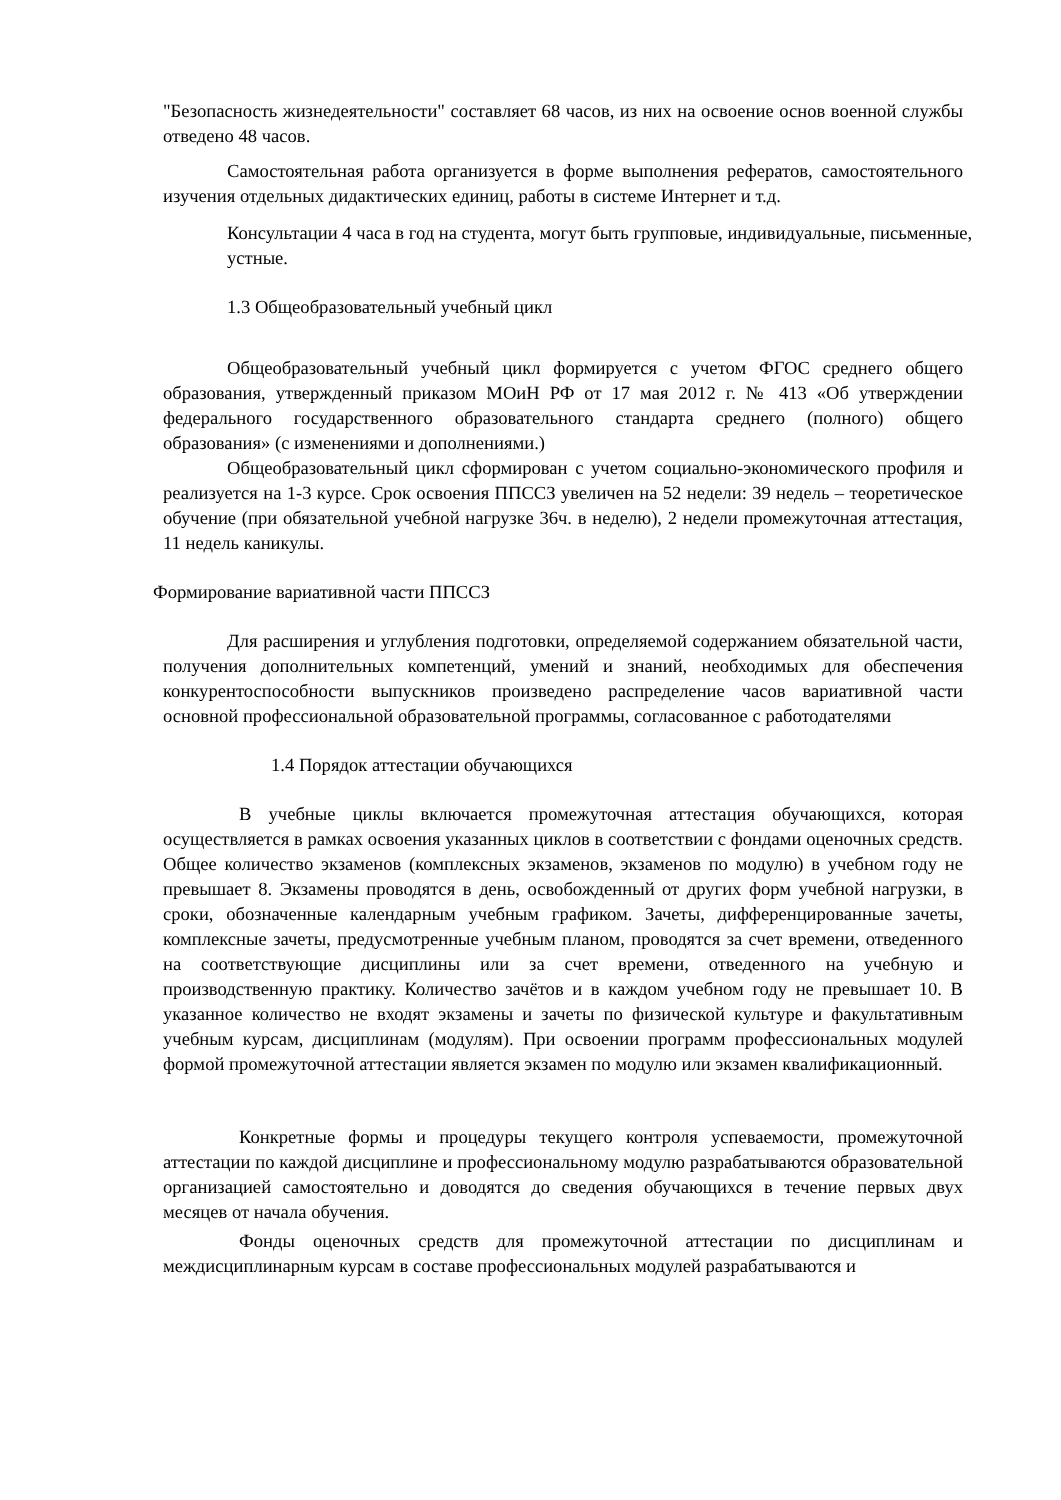"Безопасность жизнедеятельности" составляет 68 часов, из них на освоение основ военной службы отведено 48 часов.
Самостоятельная работа организуется в форме выполнения рефератов, самостоятельного изучения отдельных дидактических единиц, работы в системе Интернет и т.д.
Консультации 4 часа в год на студента, могут быть групповые, индивидуальные, письменные, устные.
1.3 Общеобразовательный учебный цикл
Общеобразовательный учебный цикл формируется с учетом ФГОС среднего общего образования, утвержденный приказом МОиН РФ от 17 мая 2012 г. № 413 «Об утверждении федерального государственного образовательного стандарта среднего (полного) общего образования» (с изменениями и дополнениями.)
Общеобразовательный цикл сформирован с учетом социально-экономического профиля и реализуется на 1-3 курсе. Срок освоения ППССЗ увеличен на 52 недели: 39 недель – теоретическое обучение (при обязательной учебной нагрузке 36ч. в неделю), 2 недели промежуточная аттестация, 11 недель каникулы.
Формирование вариативной части ППССЗ
Для расширения и углубления подготовки, определяемой содержанием обязательной части, получения дополнительных компетенций, умений и знаний, необходимых для обеспечения конкурентоспособности выпускников произведено распределение часов вариативной части основной профессиональной образовательной программы, согласованное с работодателями
1.4 Порядок аттестации обучающихся
В учебные циклы включается промежуточная аттестация обучающихся, которая осуществляется в рамках освоения указанных циклов в соответствии с фондами оценочных средств. Общее количество экзаменов (комплексных экзаменов, экзаменов по модулю) в учебном году не превышает 8. Экзамены проводятся в день, освобожденный от других форм учебной нагрузки, в сроки, обозначенные календарным учебным графиком. Зачеты, дифференцированные зачеты, комплексные зачеты, предусмотренные учебным планом, проводятся за счет времени, отведенного на соответствующие дисциплины или за счет времени, отведенного на учебную и производственную практику. Количество зачётов и в каждом учебном году не превышает 10. В указанное количество не входят экзамены и зачеты по физической культуре и факультативным учебным курсам, дисциплинам (модулям). При освоении программ профессиональных модулей формой промежуточной аттестации является экзамен по модулю или экзамен квалификационный.
Конкретные формы и процедуры текущего контроля успеваемости, промежуточной аттестации по каждой дисциплине и профессиональному модулю разрабатываются образовательной организацией самостоятельно и доводятся до сведения обучающихся в течение первых двух месяцев от начала обучения.
Фонды оценочных средств для промежуточной аттестации по дисциплинам и междисциплинарным курсам в составе профессиональных модулей разрабатываются и